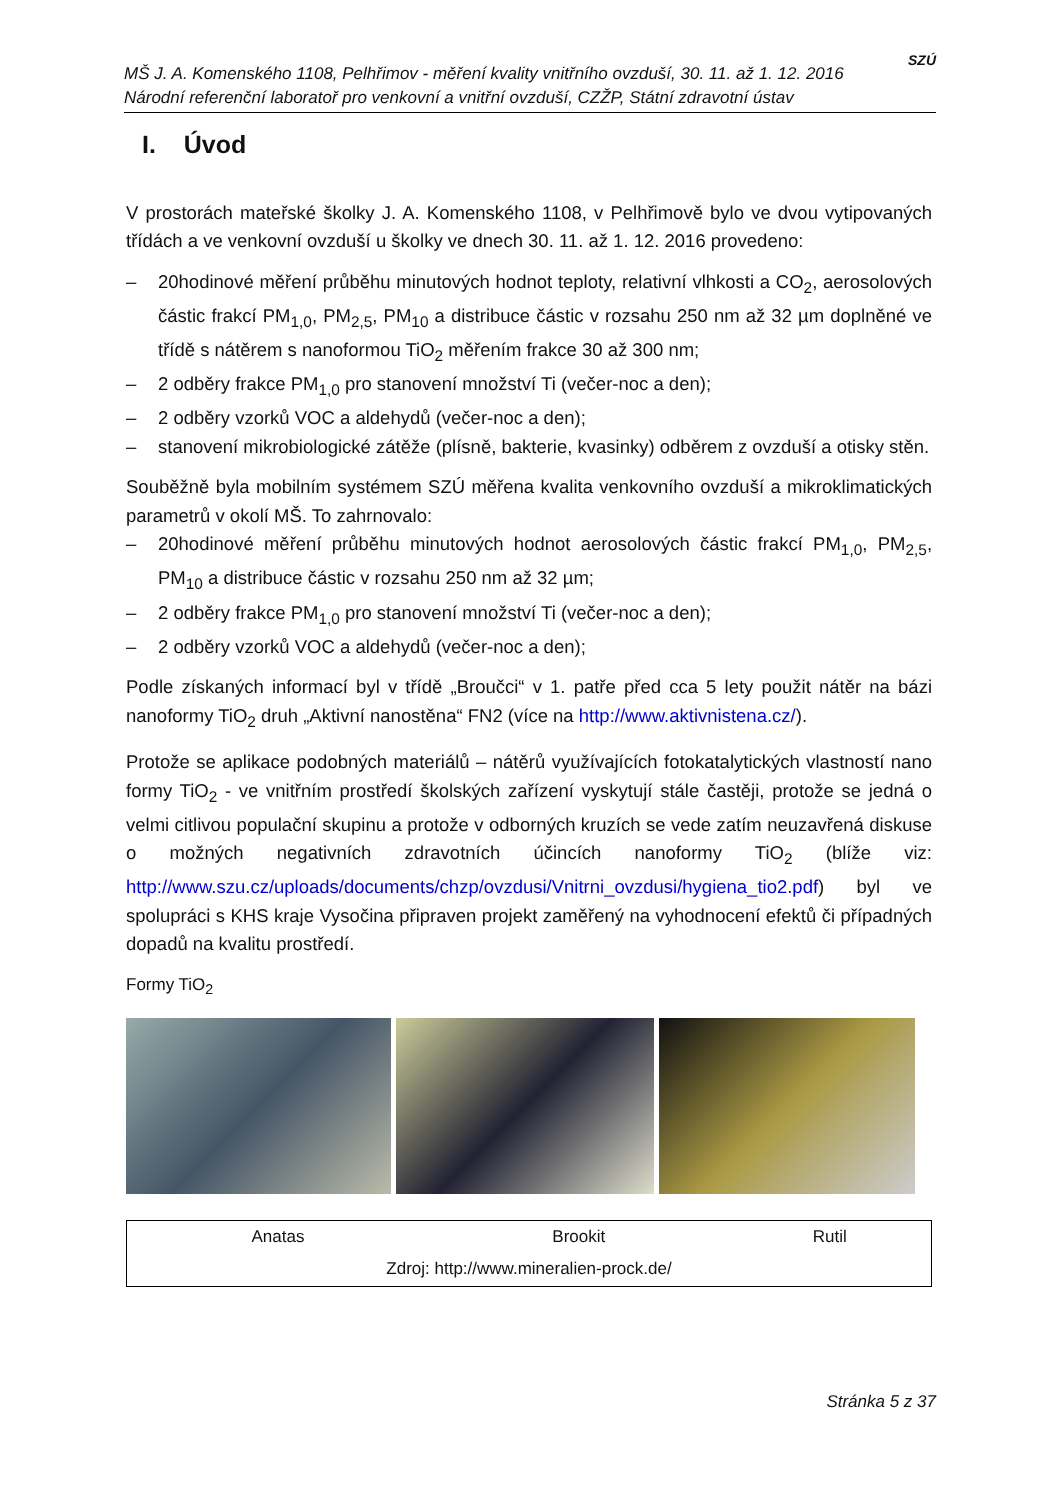MŠ J. A. Komenského 1108, Pelhřimov - měření kvality vnitřního ovzduší, 30. 11. až 1. 12. 2016
Národní referenční laboratoř pro venkovní a vnitřní ovzduší, CZŽP, Státní zdravotní ústav
SZÚ
I. Úvod
V prostorách mateřské školky J. A. Komenského 1108, v Pelhřimově bylo ve dvou vytipovaných třídách a ve venkovní ovzduší u školky ve dnech 30. 11. až 1. 12. 2016 provedeno:
– 20hodinové měření průběhu minutových hodnot teploty, relativní vlhkosti a CO<sub>2</sub>, aerosolových částic frakcí PM<sub>1,0</sub>, PM<sub>2,5</sub>, PM<sub>10</sub> a distribuce částic v rozsahu 250 nm až 32 µm doplněné ve třídě s nátěrem s nanoformou TiO<sub>2</sub> měřením frakce 30 až 300 nm;
– 2 odběry frakce PM<sub>1,0</sub> pro stanovení množství Ti (večer-noc a den);
– 2 odběry vzorků VOC a aldehydů (večer-noc a den);
– stanovení mikrobiologické zátěže (plísně, bakterie, kvasinky) odběrem z ovzduší a otisky stěn.
Souběžně byla mobilním systémem SZÚ měřena kvalita venkovního ovzduší a mikroklimatických parametrů v okolí MŠ. To zahrnovalo:
– 20hodinové měření průběhu minutových hodnot aerosolových částic frakcí PM<sub>1,0</sub>, PM<sub>2,5</sub>, PM<sub>10</sub> a distribuce částic v rozsahu 250 nm až 32 µm;
– 2 odběry frakce PM<sub>1,0</sub> pro stanovení množství Ti (večer-noc a den);
– 2 odběry vzorků VOC a aldehydů (večer-noc a den);
Podle získaných informací byl v třídě „Broučci“ v 1. patře před cca 5 lety použit nátěr na bázi nanoformy TiO<sub>2</sub> druh „Aktivní nanostěna“ FN2 (více na http://www.aktivnistena.cz/).
Protože se aplikace podobných materiálů – nátěrů využívajících fotokatalytických vlastností nano formy TiO<sub>2</sub> - ve vnitřním prostředí školských zařízení vyskytují stále častěji, protože se jedná o velmi citlivou populační skupinu a protože v odborných kruzích se vede zatím neuzavřená diskuse o možných negativních zdravotních účincích nanoformy TiO<sub>2</sub> (blíže viz: http://www.szu.cz/uploads/documents/chzp/ovzdusi/Vnitrni_ovzdusi/hygiena_tio2.pdf) byl ve spolupráci s KHS kraje Vysočina připraven projekt zaměřený na vyhodnocení efektů či případných dopadů na kvalitu prostředí.
Formy TiO<sub>2</sub>
| Anatas | Brookit | Rutil |
| Zdroj: http://www.mineralien-prock.de/ | | |
Stránka 5 z 37